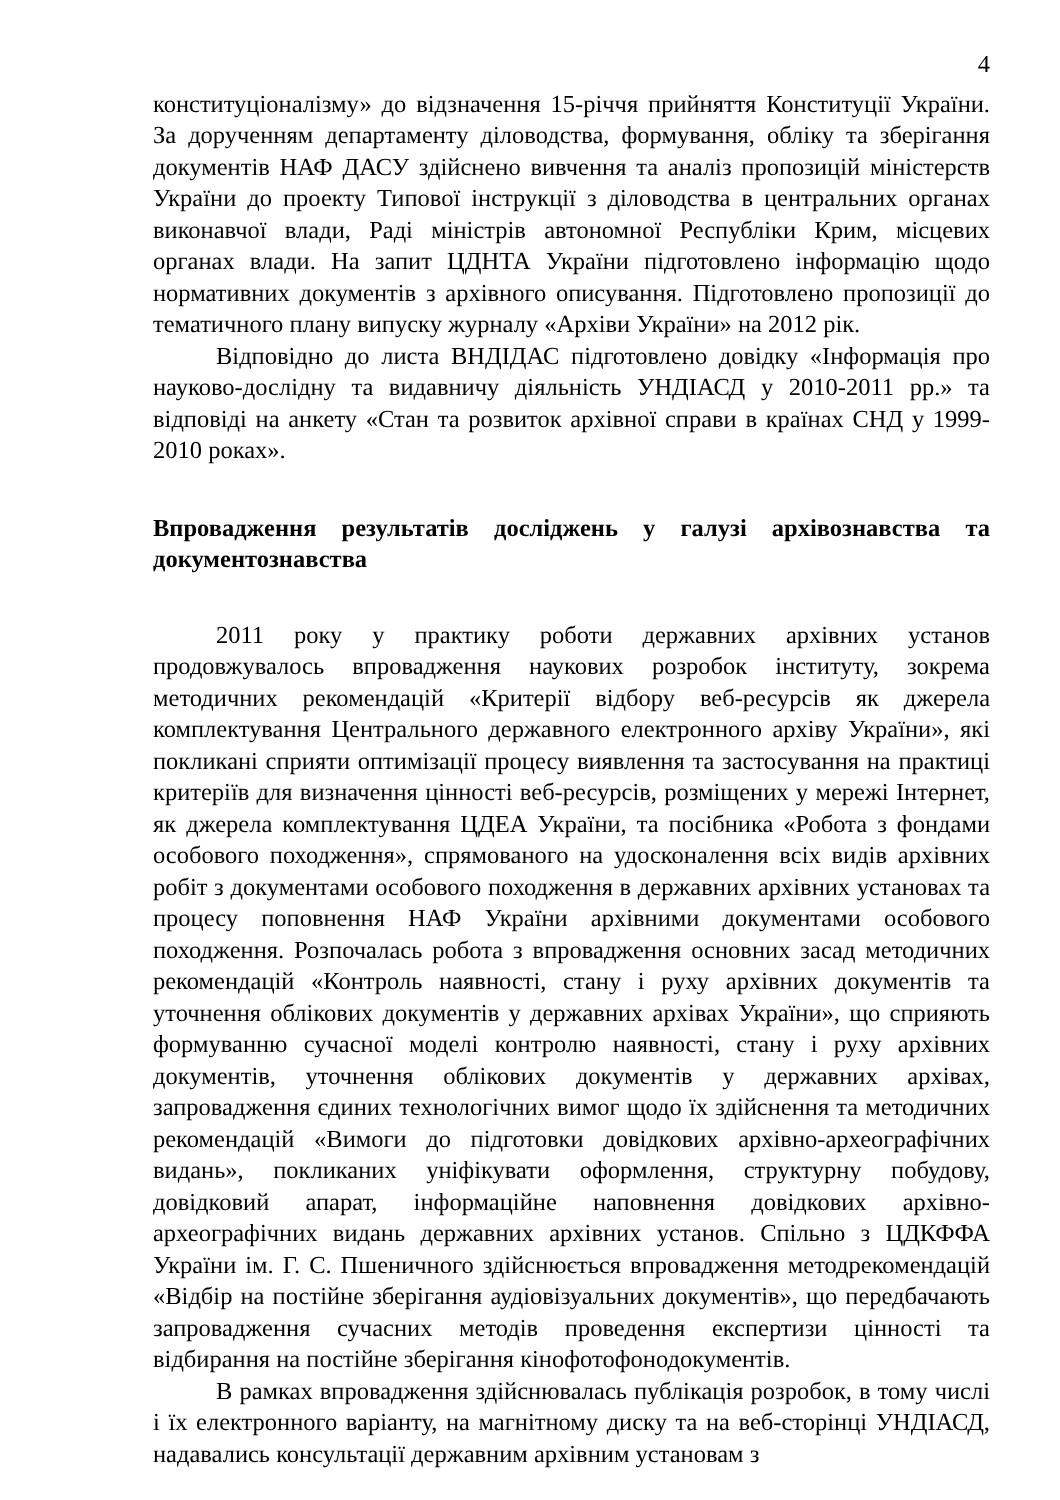4
конституціоналізму» до відзначення 15-річчя прийняття Конституції України. За дорученням департаменту діловодства, формування, обліку та зберігання документів НАФ ДАСУ здійснено вивчення та аналіз пропозицій міністерств України до проекту Типової інструкції з діловодства в центральних органах виконавчої влади, Раді міністрів автономної Республіки Крим, місцевих органах влади. На запит ЦДНТА України підготовлено інформацію щодо нормативних документів з архівного описування. Підготовлено пропозиції до тематичного плану випуску журналу «Архіви України» на 2012 рік.
Відповідно до листа ВНДІДАС підготовлено довідку «Інформація про науково-дослідну та видавничу діяльність УНДІАСД у 2010-2011 рр.» та відповіді на анкету «Стан та розвиток архівної справи в країнах СНД у 1999-2010 роках».
Впровадження результатів досліджень у галузі архівознавства та документознавства
2011 року у практику роботи державних архівних установ продовжувалось впровадження наукових розробок інституту, зокрема методичних рекомендацій «Критерії відбору веб-ресурсів як джерела комплектування Центрального державного електронного архіву України», які покликані сприяти оптимізації процесу виявлення та застосування на практиці критеріїв для визначення цінності веб-ресурсів, розміщених у мережі Інтернет, як джерела комплектування ЦДЕА України, та посібника «Робота з фондами особового походження», спрямованого на удосконалення всіх видів архівних робіт з документами особового походження в державних архівних установах та процесу поповнення НАФ України архівними документами особового походження. Розпочалась робота з впровадження основних засад методичних рекомендацій «Контроль наявності, стану і руху архівних документів та уточнення облікових документів у державних архівах України», що сприяють формуванню сучасної моделі контролю наявності, стану і руху архівних документів, уточнення облікових документів у державних архівах, запровадження єдиних технологічних вимог щодо їх здійснення та методичних рекомендацій «Вимоги до підготовки довідкових архівно-археографічних видань», покликаних уніфікувати оформлення, структурну побудову, довідковий апарат, інформаційне наповнення довідкових архівно-археографічних видань державних архівних установ. Спільно з ЦДКФФА України ім. Г. С. Пшеничного здійснюється впровадження методрекомендацій «Відбір на постійне зберігання аудіовізуальних документів», що передбачають запровадження сучасних методів проведення експертизи цінності та відбирання на постійне зберігання кінофотофонодокументів.
В рамках впровадження здійснювалась публікація розробок, в тому числі і їх електронного варіанту, на магнітному диску та на веб-сторінці УНДІАСД, надавались консультації державним архівним установам з